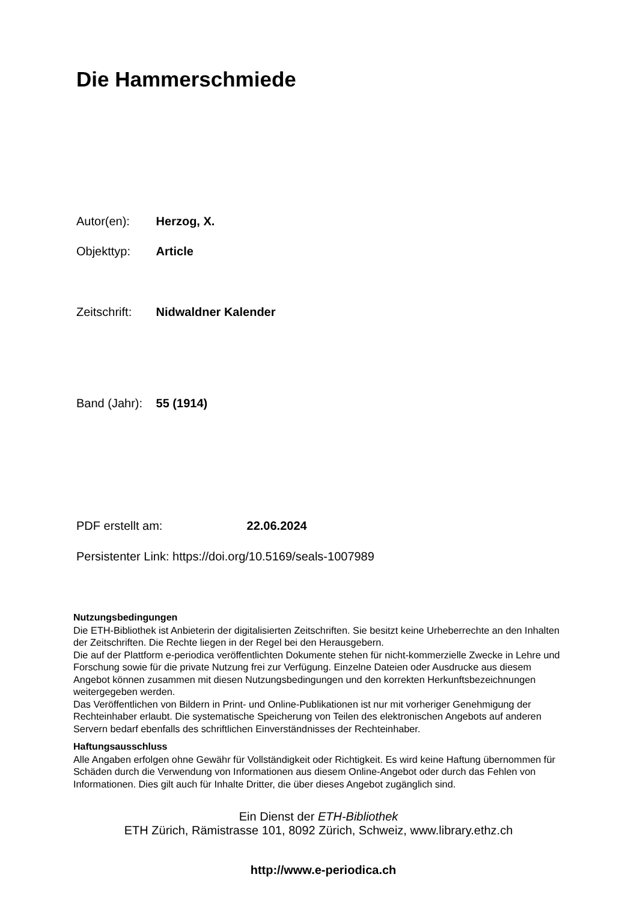Die Hammerschmiede
Autor(en): Herzog, X.
Objekttyp: Article
Zeitschrift: Nidwaldner Kalender
Band (Jahr): 55 (1914)
PDF erstellt am: 22.06.2024
Persistenter Link: https://doi.org/10.5169/seals-1007989
Nutzungsbedingungen
Die ETH-Bibliothek ist Anbieterin der digitalisierten Zeitschriften. Sie besitzt keine Urheberrechte an den Inhalten der Zeitschriften. Die Rechte liegen in der Regel bei den Herausgebern.
Die auf der Plattform e-periodica veröffentlichten Dokumente stehen für nicht-kommerzielle Zwecke in Lehre und Forschung sowie für die private Nutzung frei zur Verfügung. Einzelne Dateien oder Ausdrucke aus diesem Angebot können zusammen mit diesen Nutzungsbedingungen und den korrekten Herkunftsbezeichnungen weitergegeben werden.
Das Veröffentlichen von Bildern in Print- und Online-Publikationen ist nur mit vorheriger Genehmigung der Rechteinhaber erlaubt. Die systematische Speicherung von Teilen des elektronischen Angebots auf anderen Servern bedarf ebenfalls des schriftlichen Einverständnisses der Rechteinhaber.
Haftungsausschluss
Alle Angaben erfolgen ohne Gewähr für Vollständigkeit oder Richtigkeit. Es wird keine Haftung übernommen für Schäden durch die Verwendung von Informationen aus diesem Online-Angebot oder durch das Fehlen von Informationen. Dies gilt auch für Inhalte Dritter, die über dieses Angebot zugänglich sind.
Ein Dienst der ETH-Bibliothek
ETH Zürich, Rämistrasse 101, 8092 Zürich, Schweiz, www.library.ethz.ch
http://www.e-periodica.ch